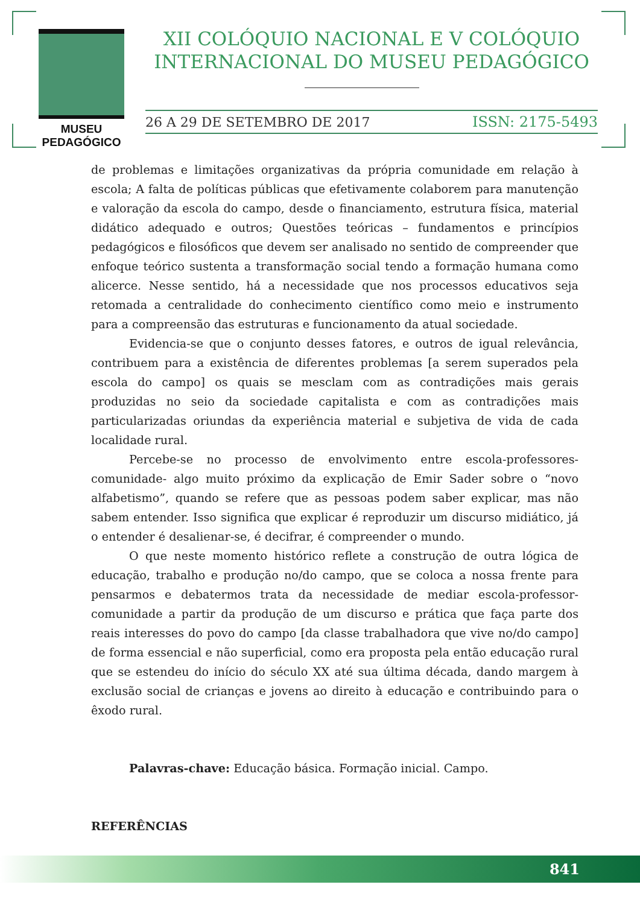MUSEU PEDAGÓGICO
XII COLÓQUIO NACIONAL E V COLÓQUIO INTERNACIONAL DO MUSEU PEDAGÓGICO
26 A 29 DE SETEMBRO DE 2017 ISSN: 2175-5493
de problemas e limitações organizativas da própria comunidade em relação à escola; A falta de políticas públicas que efetivamente colaborem para manutenção e valoração da escola do campo, desde o financiamento, estrutura física, material didático adequado e outros; Questões teóricas – fundamentos e princípios pedagógicos e filosóficos que devem ser analisado no sentido de compreender que enfoque teórico sustenta a transformação social tendo a formação humana como alicerce. Nesse sentido, há a necessidade que nos processos educativos seja retomada a centralidade do conhecimento científico como meio e instrumento para a compreensão das estruturas e funcionamento da atual sociedade.
Evidencia-se que o conjunto desses fatores, e outros de igual relevância, contribuem para a existência de diferentes problemas [a serem superados pela escola do campo] os quais se mesclam com as contradições mais gerais produzidas no seio da sociedade capitalista e com as contradições mais particularizadas oriundas da experiência material e subjetiva de vida de cada localidade rural.
Percebe-se no processo de envolvimento entre escola-professores-comunidade- algo muito próximo da explicação de Emir Sader sobre o “novo alfabetismo”, quando se refere que as pessoas podem saber explicar, mas não sabem entender. Isso significa que explicar é reproduzir um discurso midiático, já o entender é desalienar-se, é decifrar, é compreender o mundo.
O que neste momento histórico reflete a construção de outra lógica de educação, trabalho e produção no/do campo, que se coloca a nossa frente para pensarmos e debatermos trata da necessidade de mediar escola-professor-comunidade a partir da produção de um discurso e prática que faça parte dos reais interesses do povo do campo [da classe trabalhadora que vive no/do campo] de forma essencial e não superficial, como era proposta pela então educação rural que se estendeu do início do século XX até sua última década, dando margem à exclusão social de crianças e jovens ao direito à educação e contribuindo para o êxodo rural.
Palavras-chave: Educação básica. Formação inicial. Campo.
REFERÊNCIAS
841